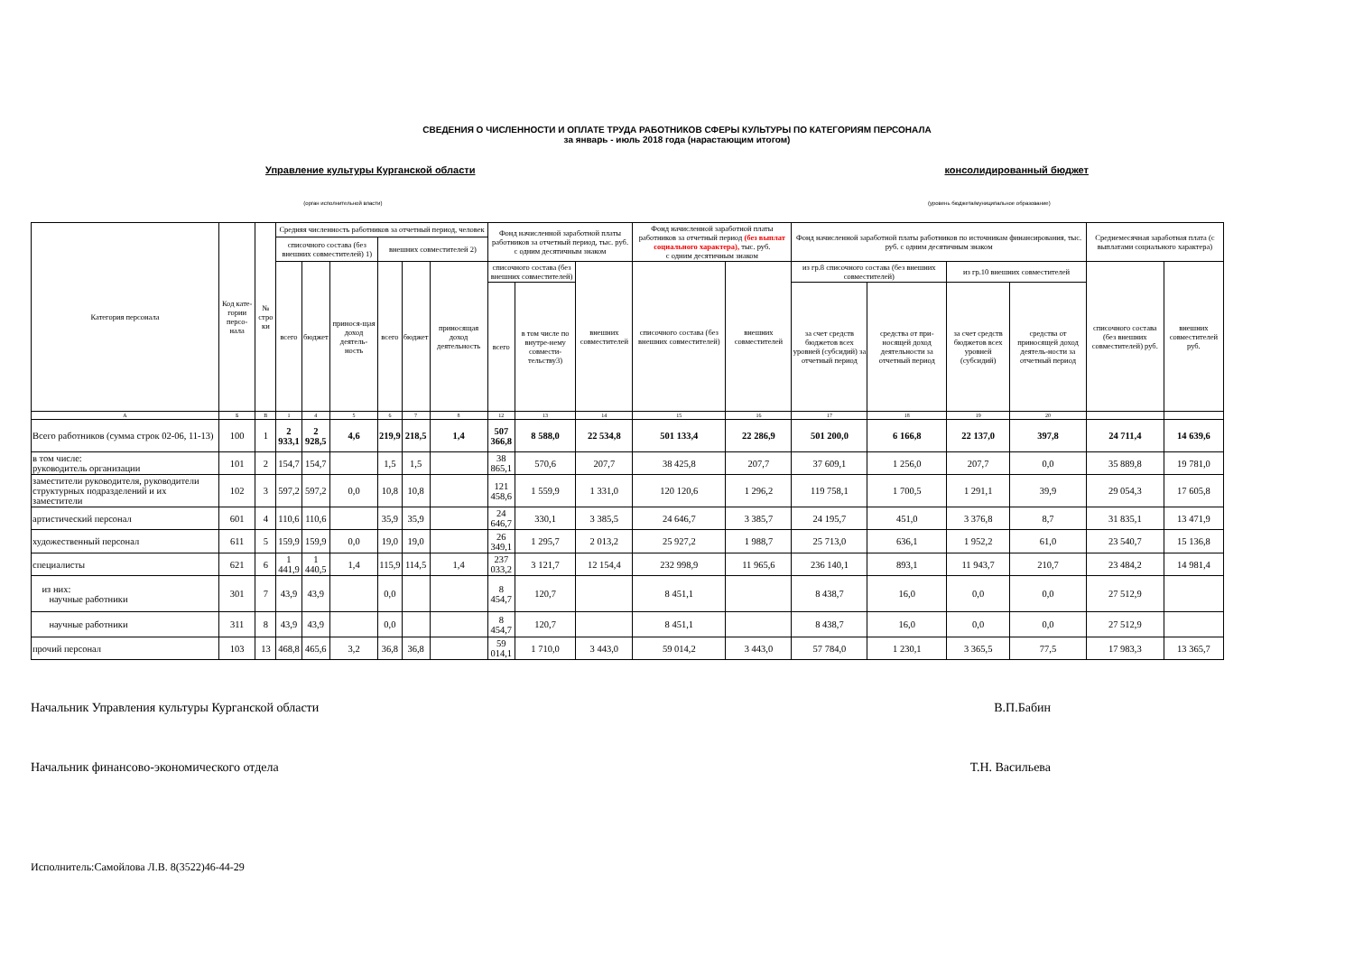СВЕДЕНИЯ О ЧИСЛЕННОСТИ И ОПЛАТЕ ТРУДА РАБОТНИКОВ СФЕРЫ КУЛЬТУРЫ ПО КАТЕГОРИЯМ ПЕРСОНАЛА
за январь - июль 2018 года (нарастающим итогом)
Управление культуры Курганской области консолидированный бюджет
(орган исполнительной власти) (уровень бюджета/муниципальное образование)
| Категория персонала | Код кате-гории персо-нала | № стро ки | Средняя численность работников за отчетный период, человек | | | | | | Фонд начисленной заработной платы работников за отчетный период, тыс. руб. с одним десятичным знаком | | | Фонд начисленной заработной платы работников за отчетный период (без выплат социального характера), тыс. руб. с одним десятичным знаком | | Фонд начисленной заработной платы работников по источникам финансирования, тыс. руб. с одним десятичным знаком | | | | Среднемесячная заработная плата (с выплатами социального характера) | |
| --- | --- | --- | --- | --- | --- | --- | --- | --- | --- | --- | --- | --- | --- | --- | --- | --- | --- | --- | --- |
| | | | списочного состава (без внешних совместителей) 1) | | | внешних совместителей 2) | | | | | | | | | | | | | |
| | | | всего | бюджет | принося-щая доход деятель-ность | всего | бюджет | приносящая доход деятельность | списочного состава (без внешних совместителей) | | внешних совместителей | списочного состава (без внешних совместителей) | внешних совместителей | из гр.8 списочного состава (без внешних совместителей) | | из гр.10 внешних совместителей | | списочного состава (без внешних совместителей) руб. | внешних совместителей руб. |
| | | | | | | | | | всего | в том числе по внутре-нему совмести-тельству3) | | | | за счет средств бюджетов всех уровней (субсидий) за отчетный период | средства от при-носящей доход деятельности за отчетный период | за счет средств бюджетов всех уровней (субсидий) | средства от приносящей доход деятель-ности за отчетный период | | |
| А | Б | В | 1 | 4 | 5 | 6 | 7 | 8 | 12 | 13 | 14 | 15 | 16 | 17 | 18 | 19 | 20 | | |
| Всего работников (сумма строк 02-06, 11-13) | 100 | 1 | 2 933,1 | 2 928,5 | 4,6 | 219,9 | 218,5 | 1,4 | 507 366,8 | 8 588,0 | 22 534,8 | 501 133,4 | 22 286,9 | 501 200,0 | 6 166,8 | 22 137,0 | 397,8 | 24 711,4 | 14 639,6 |
| в том числе: руководитель организации | 101 | 2 | 154,7 | 154,7 | | 1,5 | 1,5 | | 38 865,1 | 570,6 | 207,7 | 38 425,8 | 207,7 | 37 609,1 | 1 256,0 | 207,7 | 0,0 | 35 889,8 | 19 781,0 |
| заместители руководителя, руководители структурных подразделений и их заместители | 102 | 3 | 597,2 | 597,2 | 0,0 | 10,8 | 10,8 | | 121 458,6 | 1 559,9 | 1 331,0 | 120 120,6 | 1 296,2 | 119 758,1 | 1 700,5 | 1 291,1 | 39,9 | 29 054,3 | 17 605,8 |
| артистический персонал | 601 | 4 | 110,6 | 110,6 | | 35,9 | 35,9 | | 24 646,7 | 330,1 | 3 385,5 | 24 646,7 | 3 385,7 | 24 195,7 | 451,0 | 3 376,8 | 8,7 | 31 835,1 | 13 471,9 |
| художественный персонал | 611 | 5 | 159,9 | 159,9 | 0,0 | 19,0 | 19,0 | | 26 349,1 | 1 295,7 | 2 013,2 | 25 927,2 | 1 988,7 | 25 713,0 | 636,1 | 1 952,2 | 61,0 | 23 540,7 | 15 136,8 |
| специалисты | 621 | 6 | 1 441,9 | 1 440,5 | 1,4 | 115,9 | 114,5 | 1,4 | 237 033,2 | 3 121,7 | 12 154,4 | 232 998,9 | 11 965,6 | 236 140,1 | 893,1 | 11 943,7 | 210,7 | 23 484,2 | 14 981,4 |
| из них: научные работники | 301 | 7 | 43,9 | 43,9 | | 0,0 | | | 8 454,7 | 120,7 | | 8 451,1 | | 8 438,7 | 16,0 | 0,0 | 0,0 | 27 512,9 | |
| научные работники | 311 | 8 | 43,9 | 43,9 | | 0,0 | | | 8 454,7 | 120,7 | | 8 451,1 | | 8 438,7 | 16,0 | 0,0 | 0,0 | 27 512,9 | |
| прочий персонал | 103 | 13 | 468,8 | 465,6 | 3,2 | 36,8 | 36,8 | | 59 014,1 | 1 710,0 | 3 443,0 | 59 014,2 | 3 443,0 | 57 784,0 | 1 230,1 | 3 365,5 | 77,5 | 17 983,3 | 13 365,7 |
Начальник Управления культуры Курганской области В.П.Бабин
Начальник финансово-экономического отдела Т.Н. Васильева
Исполнитель:Самойлова Л.В. 8(3522)46-44-29